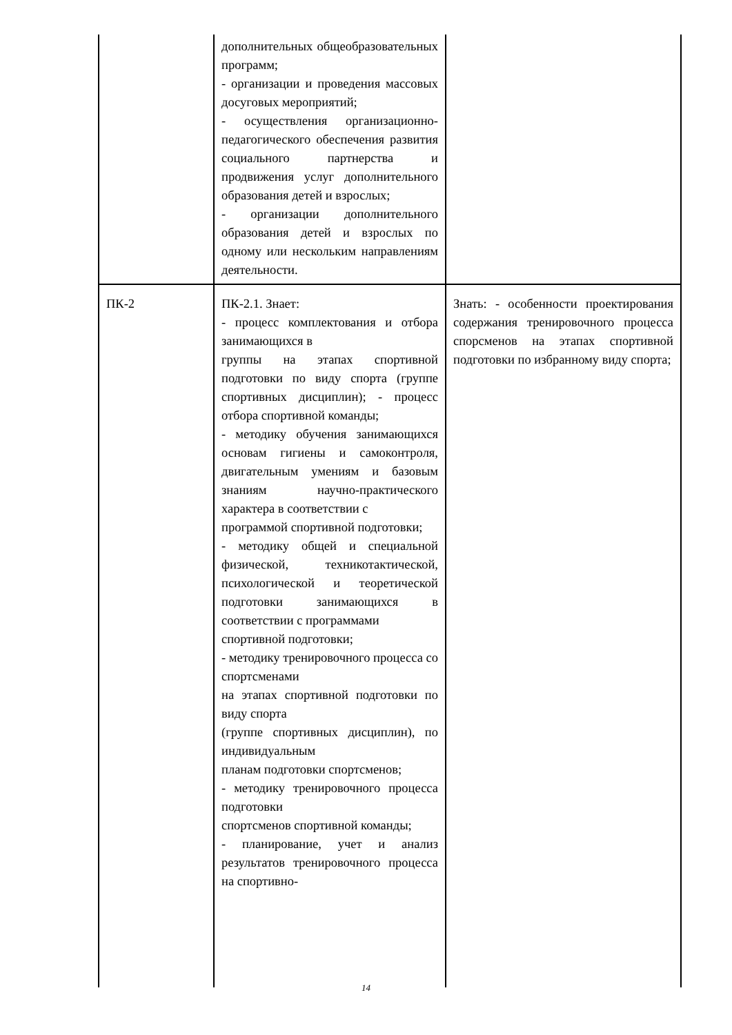| | дополнительных общеобразовательных программ; - организации и проведения массовых досуговых мероприятий; - осуществления организационно-педагогического обеспечения развития социального партнерства и продвижения услуг дополнительного образования детей и взрослых; - организации дополнительного образования детей и взрослых по одному или нескольким направлениям деятельности. | |
| ПК-2 | ПК-2.1. Знает: - процесс комплектования и отбора занимающихся в группы на этапах спортивной подготовки по виду спорта (группе спортивных дисциплин); - процесс отбора спортивной команды; - методику обучения занимающихся основам гигиены и самоконтроля, двигательным умениям и базовым знаниям научно-практического характера в соответствии с программой спортивной подготовки; - методику общей и специальной физической, техникотактической, психологической и теоретической подготовки занимающихся в соответствии с программами спортивной подготовки; - методику тренировочного процесса со спортсменами на этапах спортивной подготовки по виду спорта (группе спортивных дисциплин), по индивидуальным планам подготовки спортсменов; - методику тренировочного процесса подготовки спортсменов спортивной команды; - планирование, учет и анализ результатов тренировочного процесса на спортивно- | Знать: - особенности проектирования содержания тренировочного процесса спорсменов на этапах спортивной подготовки по избранному виду спорта; |
14